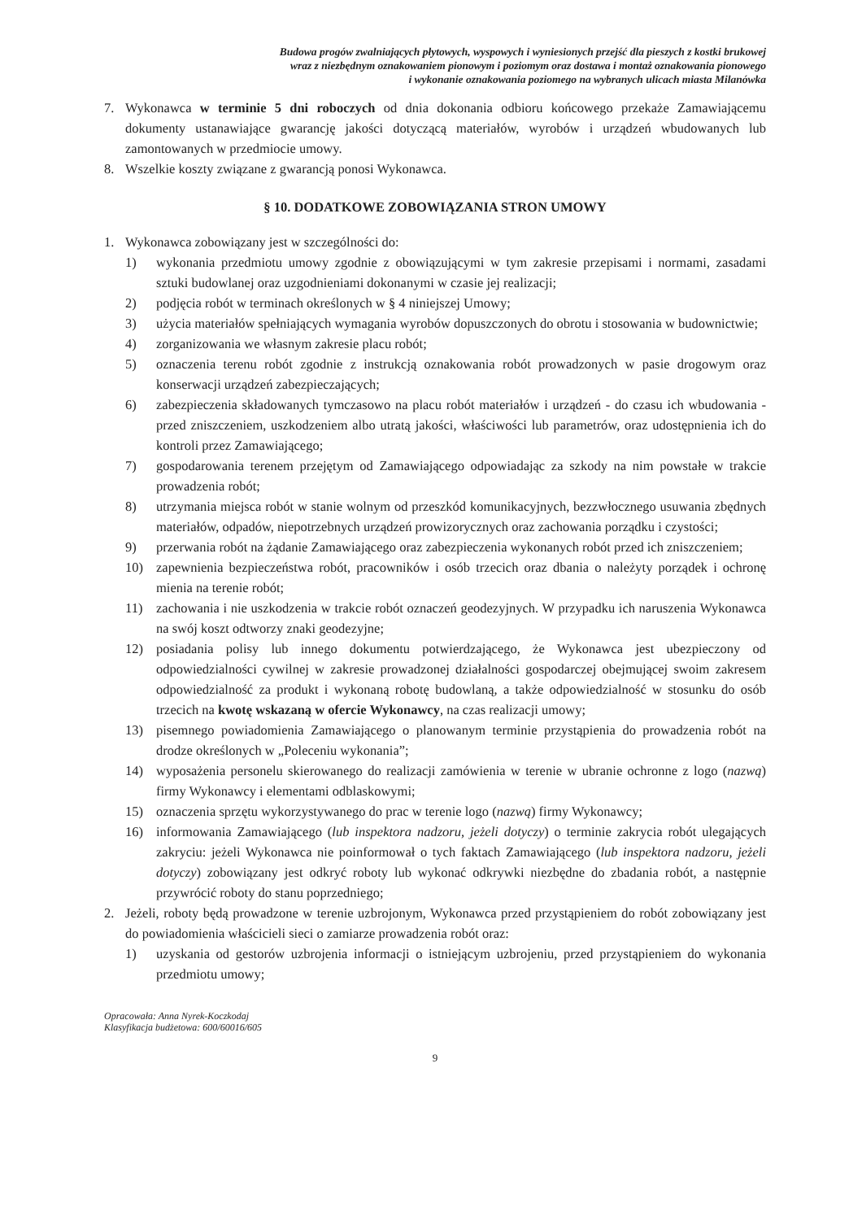Budowa progów zwalniających płytowych, wyspowych i wyniesionych przejść dla pieszych z kostki brukowej
wraz z niezbędnym oznakowaniem pionowym i poziomym oraz dostawa i montaż oznakowania pionowego
i wykonanie oznakowania poziomego na wybranych ulicach miasta Milanówka
7. Wykonawca w terminie 5 dni roboczych od dnia dokonania odbioru końcowego przekaże Zamawiającemu dokumenty ustanawiające gwarancję jakości dotyczącą materiałów, wyrobów i urządzeń wbudowanych lub zamontowanych w przedmiocie umowy.
8. Wszelkie koszty związane z gwarancją ponosi Wykonawca.
§ 10. DODATKOWE ZOBOWIĄZANIA STRON UMOWY
1. Wykonawca zobowiązany jest w szczególności do:
1) wykonania przedmiotu umowy zgodnie z obowiązującymi w tym zakresie przepisami i normami, zasadami sztuki budowlanej oraz uzgodnieniami dokonanymi w czasie jej realizacji;
2) podjęcia robót w terminach określonych w § 4 niniejszej Umowy;
3) użycia materiałów spełniających wymagania wyrobów dopuszczonych do obrotu i stosowania w budownictwie;
4) zorganizowania we własnym zakresie placu robót;
5) oznaczenia terenu robót zgodnie z instrukcją oznakowania robót prowadzonych w pasie drogowym oraz konserwacji urządzeń zabezpieczających;
6) zabezpieczenia składowanych tymczasowo na placu robót materiałów i urządzeń - do czasu ich wbudowania - przed zniszczeniem, uszkodzeniem albo utratą jakości, właściwości lub parametrów, oraz udostępnienia ich do kontroli przez Zamawiającego;
7) gospodarowania terenem przejętym od Zamawiającego odpowiadając za szkody na nim powstałe w trakcie prowadzenia robót;
8) utrzymania miejsca robót w stanie wolnym od przeszkód komunikacyjnych, bezzwłocznego usuwania zbędnych materiałów, odpadów, niepotrzebnych urządzeń prowizorycznych oraz zachowania porządku i czystości;
9) przerwania robót na żądanie Zamawiającego oraz zabezpieczenia wykonanych robót przed ich zniszczeniem;
10) zapewnienia bezpieczeństwa robót, pracowników i osób trzecich oraz dbania o należyty porządek i ochronę mienia na terenie robót;
11) zachowania i nie uszkodzenia w trakcie robót oznaczeń geodezyjnych. W przypadku ich naruszenia Wykonawca na swój koszt odtworzy znaki geodezyjne;
12) posiadania polisy lub innego dokumentu potwierdzającego, że Wykonawca jest ubezpieczony od odpowiedzialności cywilnej w zakresie prowadzonej działalności gospodarczej obejmującej swoim zakresem odpowiedzialność za produkt i wykonaną robotę budowlaną, a także odpowiedzialność w stosunku do osób trzecich na kwotę wskazaną w ofercie Wykonawcy, na czas realizacji umowy;
13) pisemnego powiadomienia Zamawiającego o planowanym terminie przystąpienia do prowadzenia robót na drodze określonych w „Poleceniu wykonania”;
14) wyposażenia personelu skierowanego do realizacji zamówienia w terenie w ubranie ochronne z logo (nazwą) firmy Wykonawcy i elementami odblaskowymi;
15) oznaczenia sprzętu wykorzystywanego do prac w terenie logo (nazwą) firmy Wykonawcy;
16) informowania Zamawiającego (lub inspektora nadzoru, jeżeli dotyczy) o terminie zakrycia robót ulegających zakryciu: jeżeli Wykonawca nie poinformował o tych faktach Zamawiającego (lub inspektora nadzoru, jeżeli dotyczy) zobowiązany jest odkryć roboty lub wykonać odkrywki niezbędne do zbadania robót, a następnie przywrócić roboty do stanu poprzedniego;
2. Jeżeli, roboty będą prowadzone w terenie uzbrojonym, Wykonawca przed przystąpieniem do robót zobowiązany jest do powiadomienia właścicieli sieci o zamiarze prowadzenia robót oraz:
1) uzyskania od gestorów uzbrojenia informacji o istniejącym uzbrojeniu, przed przystąpieniem do wykonania przedmiotu umowy;
Opracowała: Anna Nyrek-Koczkodaj
Klasyfikacja budżetowa: 600/60016/605
9